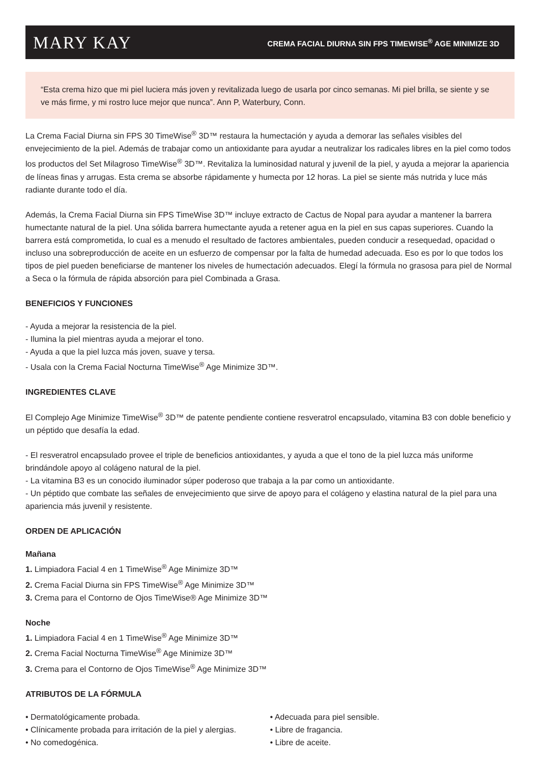MARY KAY CREMA FACIAL DIURNA SIN FPS TIMEWISE<sup>®</sup> AGE MINIMIZE 3D
“Esta crema hizo que mi piel luciera más joven y revitalizada luego de usarla por cinco semanas. Mi piel brilla, se siente y se ve más firme, y mi rostro luce mejor que nunca”. Ann P, Waterbury, Conn.
La Crema Facial Diurna sin FPS 30 TimeWise<sup>®</sup> 3D™ restaura la humectación y ayuda a demorar las señales visibles del envejecimiento de la piel. Además de trabajar como un antioxidante para ayudar a neutralizar los radicales libres en la piel como todos los productos del Set Milagroso TimeWise<sup>®</sup> 3D™. Revitaliza la luminosidad natural y juvenil de la piel, y ayuda a mejorar la apariencia de líneas finas y arrugas. Esta crema se absorbe rápidamente y humecta por 12 horas. La piel se siente más nutrida y luce más radiante durante todo el día.
Además, la Crema Facial Diurna sin FPS TimeWise 3D™ incluye extracto de Cactus de Nopal para ayudar a mantener la barrera humectante natural de la piel. Una sólida barrera humectante ayuda a retener agua en la piel en sus capas superiores. Cuando la barrera está comprometida, lo cual es a menudo el resultado de factores ambientales, pueden conducir a resequedad, opacidad o incluso una sobreproducción de aceite en un esfuerzo de compensar por la falta de humedad adecuada. Eso es por lo que todos los tipos de piel pueden beneficiarse de mantener los niveles de humectación adecuados. Elegí la fórmula no grasosa para piel de Normal a Seca o la fórmula de rápida absorción para piel Combinada a Grasa.
BENEFICIOS Y FUNCIONES
- Ayuda a mejorar la resistencia de la piel.
- Ilumina la piel mientras ayuda a mejorar el tono.
- Ayuda a que la piel luzca más joven, suave y tersa.
- Usala con la Crema Facial Nocturna TimeWise<sup>®</sup> Age Minimize 3D™.
INGREDIENTES CLAVE
El Complejo Age Minimize TimeWise<sup>®</sup> 3D™ de patente pendiente contiene resveratrol encapsulado, vitamina B3 con doble beneficio y un péptido que desafía la edad.
- El resveratrol encapsulado provee el triple de beneficios antioxidantes, y ayuda a que el tono de la piel luzca más uniforme brindándole apoyo al colágeno natural de la piel.
- La vitamina B3 es un conocido iluminador súper poderoso que trabaja a la par como un antioxidante.
- Un péptido que combate las señales de envejecimiento que sirve de apoyo para el colágeno y elastina natural de la piel para una apariencia más juvenil y resistente.
ORDEN DE APLICACIÓN
Mañana
1. Limpiadora Facial 4 en 1 TimeWise<sup>®</sup> Age Minimize 3D™
2. Crema Facial Diurna sin FPS TimeWise<sup>®</sup> Age Minimize 3D™
3. Crema para el Contorno de Ojos TimeWise® Age Minimize 3D™
Noche
1. Limpiadora Facial 4 en 1 TimeWise<sup>®</sup> Age Minimize 3D™
2. Crema Facial Nocturna TimeWise<sup>®</sup> Age Minimize 3D™
3. Crema para el Contorno de Ojos TimeWise<sup>®</sup> Age Minimize 3D™
ATRIBUTOS DE LA FÓRMULA
• Dermatológicamente probada.
• Clínicamente probada para irritación de la piel y alergias.
• No comedogénica.
• Adecuada para piel sensible.
• Libre de fragancia.
• Libre de aceite.